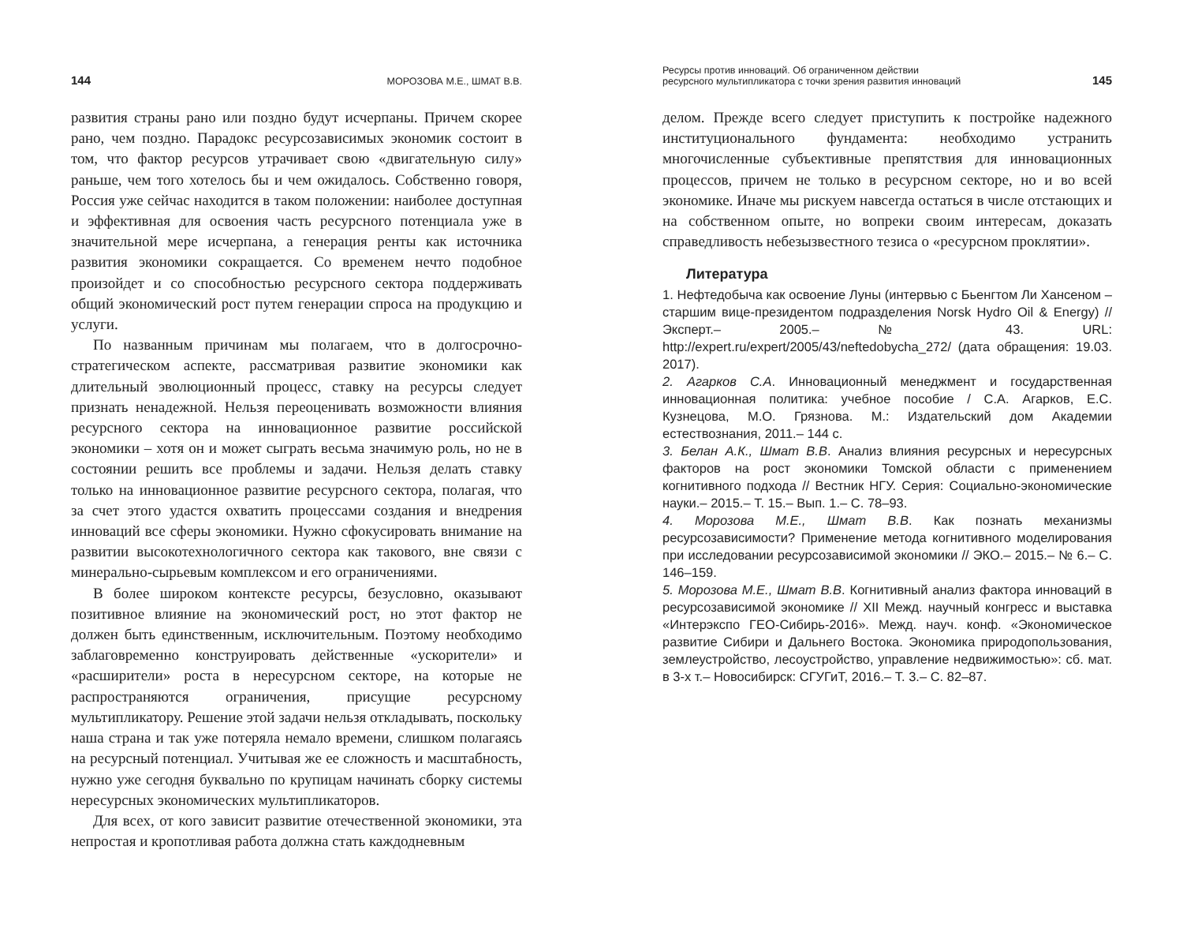144 МОРОЗОВА М.Е., ШМАТ В.В.
развития страны рано или поздно будут исчерпаны. Причем скорее рано, чем поздно. Парадокс ресурсозависимых экономик состоит в том, что фактор ресурсов утрачивает свою «двигательную силу» раньше, чем того хотелось бы и чем ожидалось. Собственно говоря, Россия уже сейчас находится в таком положении: наиболее доступная и эффективная для освоения часть ресурсного потенциала уже в значительной мере исчерпана, а генерация ренты как источника развития экономики сокращается. Со временем нечто подобное произойдет и со способностью ресурсного сектора поддерживать общий экономический рост путем генерации спроса на продукцию и услуги.
По названным причинам мы полагаем, что в долгосрочно-стратегическом аспекте, рассматривая развитие экономики как длительный эволюционный процесс, ставку на ресурсы следует признать ненадежной. Нельзя переоценивать возможности влияния ресурсного сектора на инновационное развитие российской экономики – хотя он и может сыграть весьма значимую роль, но не в состоянии решить все проблемы и задачи. Нельзя делать ставку только на инновационное развитие ресурсного сектора, полагая, что за счет этого удастся охватить процессами создания и внедрения инноваций все сферы экономики. Нужно сфокусировать внимание на развитии высокотехнологичного сектора как такового, вне связи с минерально-сырьевым комплексом и его ограничениями.
В более широком контексте ресурсы, безусловно, оказывают позитивное влияние на экономический рост, но этот фактор не должен быть единственным, исключительным. Поэтому необходимо заблаговременно конструировать действенные «ускорители» и «расширители» роста в нересурсном секторе, на которые не распространяются ограничения, присущие ресурсному мультипликатору. Решение этой задачи нельзя откладывать, поскольку наша страна и так уже потеряла немало времени, слишком полагаясь на ресурсный потенциал. Учитывая же ее сложность и масштабность, нужно уже сегодня буквально по крупицам начинать сборку системы нересурсных экономических мультипликаторов.
Для всех, от кого зависит развитие отечественной экономики, эта непростая и кропотливая работа должна стать каждодневным
Ресурсы против инноваций. Об ограниченном действии
ресурсного мультипликатора с точки зрения развития инноваций 145
делом. Прежде всего следует приступить к постройке надежного институционального фундамента: необходимо устранить многочисленные субъективные препятствия для инновационных процессов, причем не только в ресурсном секторе, но и во всей экономике. Иначе мы рискуем навсегда остаться в числе отстающих и на собственном опыте, но вопреки своим интересам, доказать справедливость небезызвестного тезиса о «ресурсном проклятии».
Литература
1. Нефтедобыча как освоение Луны (интервью с Бьенгтом Ли Хансеном – старшим вице-президентом подразделения Norsk Hydro Oil & Energy) // Эксперт.– 2005.– № 43. URL: http://expert.ru/expert/2005/43/neftedobycha_272/ (дата обращения: 19.03. 2017).
2. Агарков С.А. Инновационный менеджмент и государственная инновационная политика: учебное пособие / С.А. Агарков, Е.С. Кузнецова, М.О. Грязнова. М.: Издательский дом Академии естествознания, 2011.– 144 с.
3. Белан А.К., Шмат В.В. Анализ влияния ресурсных и нересурсных факторов на рост экономики Томской области с применением когнитивного подхода // Вестник НГУ. Серия: Социально-экономические науки.– 2015.– Т. 15.– Вып. 1.– С. 78–93.
4. Морозова М.Е., Шмат В.В. Как познать механизмы ресурсозависимости? Применение метода когнитивного моделирования при исследовании ресурсозависимой экономики // ЭКО.– 2015.– № 6.– С. 146–159.
5. Морозова М.Е., Шмат В.В. Когнитивный анализ фактора инноваций в ресурсозависимой экономике // XII Межд. научный конгресс и выставка «Интерэкспо ГЕО-Сибирь-2016». Межд. науч. конф. «Экономическое развитие Сибири и Дальнего Востока. Экономика природопользования, землеустройство, лесоустройство, управление недвижимостью»: сб. мат. в 3-х т.– Новосибирск: СГУГиТ, 2016.– Т. 3.– С. 82–87.